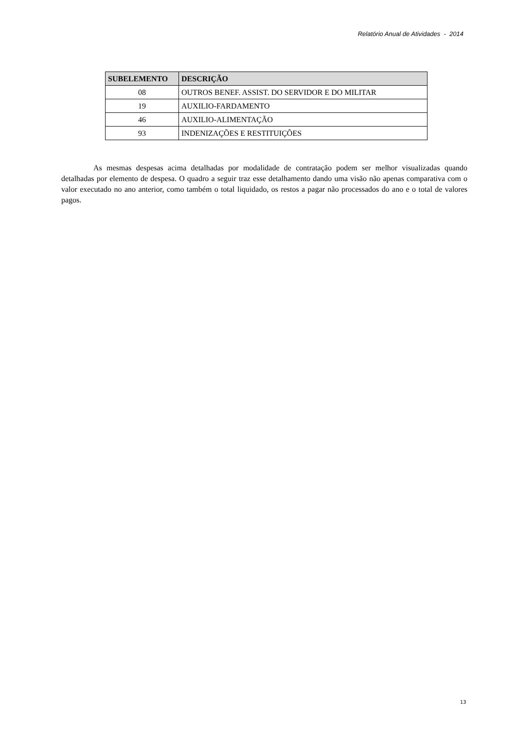Relatório Anual de Atividades - 2014
| SUBELEMENTO | DESCRIÇÃO |
| --- | --- |
| 08 | OUTROS BENEF. ASSIST. DO SERVIDOR E DO MILITAR |
| 19 | AUXILIO-FARDAMENTO |
| 46 | AUXILIO-ALIMENTAÇÃO |
| 93 | INDENIZAÇÕES E RESTITUIÇÕES |
As mesmas despesas acima detalhadas por modalidade de contratação podem ser melhor visualizadas quando detalhadas por elemento de despesa. O quadro a seguir traz esse detalhamento dando uma visão não apenas comparativa com o valor executado no ano anterior, como também o total liquidado, os restos a pagar não processados do ano e o total de valores pagos.
13